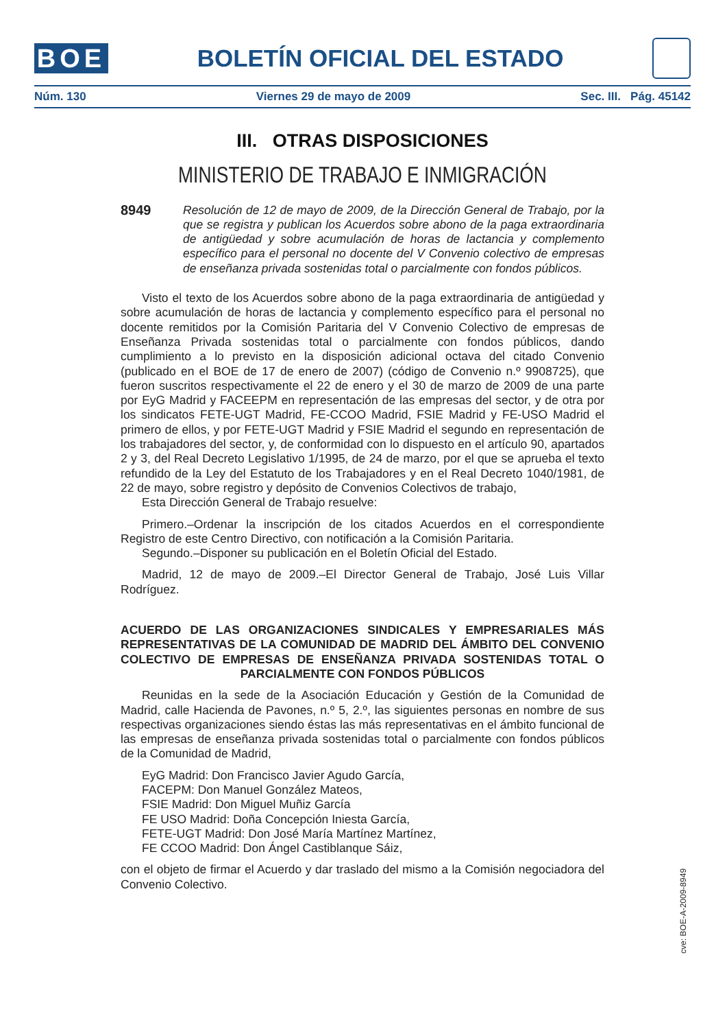BOE
BOLETÍN OFICIAL DEL ESTADO
Núm. 130 Viernes 29 de mayo de 2009 Sec. III. Pág. 45142
III. OTRAS DISPOSICIONES
MINISTERIO DE TRABAJO E INMIGRACIÓN
8949 Resolución de 12 de mayo de 2009, de la Dirección General de Trabajo, por la que se registra y publican los Acuerdos sobre abono de la paga extraordinaria de antigüedad y sobre acumulación de horas de lactancia y complemento específico para el personal no docente del V Convenio colectivo de empresas de enseñanza privada sostenidas total o parcialmente con fondos públicos.
Visto el texto de los Acuerdos sobre abono de la paga extraordinaria de antigüedad y sobre acumulación de horas de lactancia y complemento específico para el personal no docente remitidos por la Comisión Paritaria del V Convenio Colectivo de empresas de Enseñanza Privada sostenidas total o parcialmente con fondos públicos, dando cumplimiento a lo previsto en la disposición adicional octava del citado Convenio (publicado en el BOE de 17 de enero de 2007) (código de Convenio n.º 9908725), que fueron suscritos respectivamente el 22 de enero y el 30 de marzo de 2009 de una parte por EyG Madrid y FACEEPM en representación de las empresas del sector, y de otra por los sindicatos FETE-UGT Madrid, FE-CCOO Madrid, FSIE Madrid y FE-USO Madrid el primero de ellos, y por FETE-UGT Madrid y FSIE Madrid el segundo en representación de los trabajadores del sector, y, de conformidad con lo dispuesto en el artículo 90, apartados 2 y 3, del Real Decreto Legislativo 1/1995, de 24 de marzo, por el que se aprueba el texto refundido de la Ley del Estatuto de los Trabajadores y en el Real Decreto 1040/1981, de 22 de mayo, sobre registro y depósito de Convenios Colectivos de trabajo,
Esta Dirección General de Trabajo resuelve:
Primero.–Ordenar la inscripción de los citados Acuerdos en el correspondiente Registro de este Centro Directivo, con notificación a la Comisión Paritaria.
Segundo.–Disponer su publicación en el Boletín Oficial del Estado.
Madrid, 12 de mayo de 2009.–El Director General de Trabajo, José Luis Villar Rodríguez.
ACUERDO DE LAS ORGANIZACIONES SINDICALES Y EMPRESARIALES MÁS REPRESENTATIVAS DE LA COMUNIDAD DE MADRID DEL ÁMBITO DEL CONVENIO COLECTIVO DE EMPRESAS DE ENSEÑANZA PRIVADA SOSTENIDAS TOTAL O PARCIALMENTE CON FONDOS PÚBLICOS
Reunidas en la sede de la Asociación Educación y Gestión de la Comunidad de Madrid, calle Hacienda de Pavones, n.º 5, 2.º, las siguientes personas en nombre de sus respectivas organizaciones siendo éstas las más representativas en el ámbito funcional de las empresas de enseñanza privada sostenidas total o parcialmente con fondos públicos de la Comunidad de Madrid,
EyG Madrid: Don Francisco Javier Agudo García,
FACEPM: Don Manuel González Mateos,
FSIE Madrid: Don Miguel Muñiz García
FE USO Madrid: Doña Concepción Iniesta García,
FETE-UGT Madrid: Don José María Martínez Martínez,
FE CCOO Madrid: Don Ángel Castiblanque Sáiz,
con el objeto de firmar el Acuerdo y dar traslado del mismo a la Comisión negociadora del Convenio Colectivo.
cve: BOE-A-2009-8949